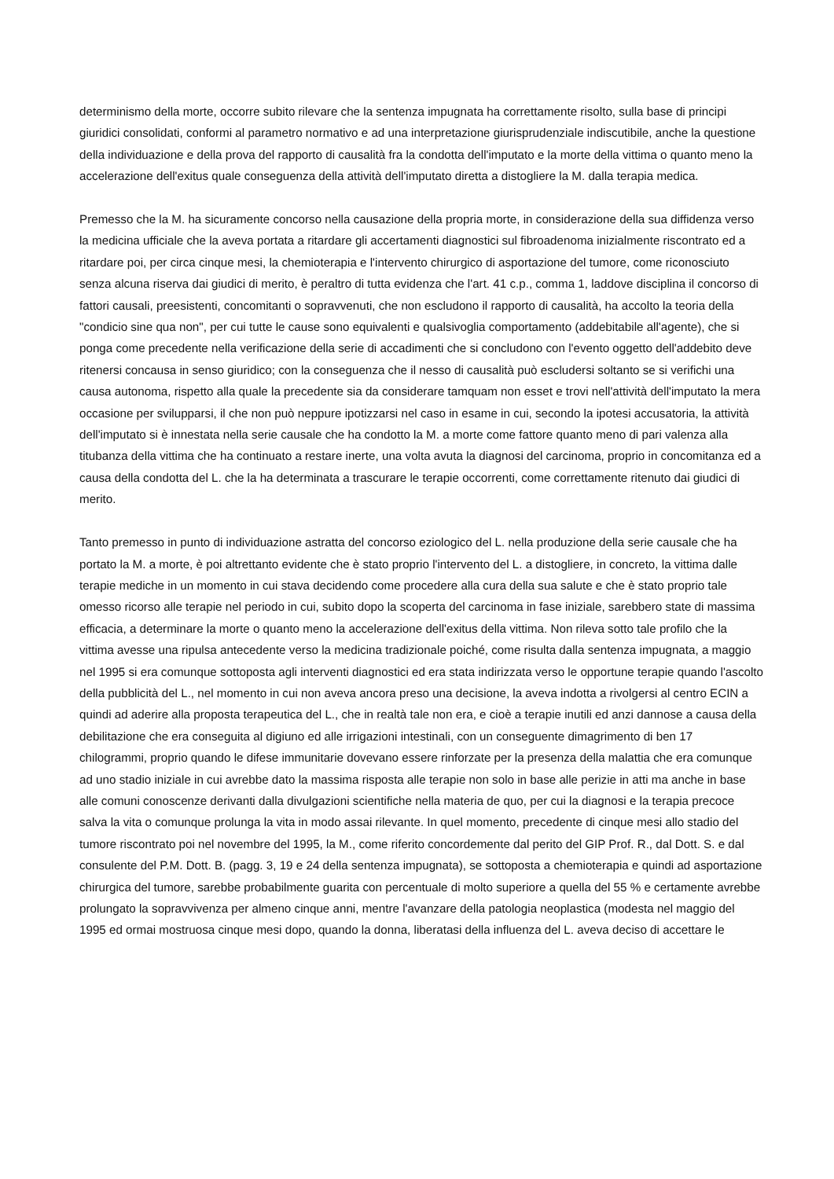determinismo della morte, occorre subito rilevare che la sentenza impugnata ha correttamente risolto, sulla base di principi giuridici consolidati, conformi al parametro normativo e ad una interpretazione giurisprudenziale indiscutibile, anche la questione della individuazione e della prova del rapporto di causalità fra la condotta dell'imputato e la morte della vittima o quanto meno la accelerazione dell'exitus quale conseguenza della attività dell'imputato diretta a distogliere la M. dalla terapia medica.
Premesso che la M. ha sicuramente concorso nella causazione della propria morte, in considerazione della sua diffidenza verso la medicina ufficiale che la aveva portata a ritardare gli accertamenti diagnostici sul fibroadenoma inizialmente riscontrato ed a ritardare poi, per circa cinque mesi, la chemioterapia e l'intervento chirurgico di asportazione del tumore, come riconosciuto senza alcuna riserva dai giudici di merito, è peraltro di tutta evidenza che l'art. 41 c.p., comma 1, laddove disciplina il concorso di fattori causali, preesistenti, concomitanti o sopravvenuti, che non escludono il rapporto di causalità, ha accolto la teoria della "condicio sine qua non", per cui tutte le cause sono equivalenti e qualsivoglia comportamento (addebitabile all'agente), che si ponga come precedente nella verificazione della serie di accadimenti che si concludono con l'evento oggetto dell'addebito deve ritenersi concausa in senso giuridico; con la conseguenza che il nesso di causalità può escludersi soltanto se si verifichi una causa autonoma, rispetto alla quale la precedente sia da considerare tamquam non esset e trovi nell'attività dell'imputato la mera occasione per svilupparsi, il che non può neppure ipotizzarsi nel caso in esame in cui, secondo la ipotesi accusatoria, la attività dell'imputato si è innestata nella serie causale che ha condotto la M. a morte come fattore quanto meno di pari valenza alla titubanza della vittima che ha continuato a restare inerte, una volta avuta la diagnosi del carcinoma, proprio in concomitanza ed a causa della condotta del L. che la ha determinata a trascurare le terapie occorrenti, come correttamente ritenuto dai giudici di merito.
Tanto premesso in punto di individuazione astratta del concorso eziologico del L. nella produzione della serie causale che ha portato la M. a morte, è poi altrettanto evidente che è stato proprio l'intervento del L. a distogliere, in concreto, la vittima dalle terapie mediche in un momento in cui stava decidendo come procedere alla cura della sua salute e che è stato proprio tale omesso ricorso alle terapie nel periodo in cui, subito dopo la scoperta del carcinoma in fase iniziale, sarebbero state di massima efficacia, a determinare la morte o quanto meno la accelerazione dell'exitus della vittima. Non rileva sotto tale profilo che la vittima avesse una ripulsa antecedente verso la medicina tradizionale poiché, come risulta dalla sentenza impugnata, a maggio nel 1995 si era comunque sottoposta agli interventi diagnostici ed era stata indirizzata verso le opportune terapie quando l'ascolto della pubblicità del L., nel momento in cui non aveva ancora preso una decisione, la aveva indotta a rivolgersi al centro ECIN a quindi ad aderire alla proposta terapeutica del L., che in realtà tale non era, e cioè a terapie inutili ed anzi dannose a causa della debilitazione che era conseguita al digiuno ed alle irrigazioni intestinali, con un conseguente dimagrimento di ben 17 chilogrammi, proprio quando le difese immunitarie dovevano essere rinforzate per la presenza della malattia che era comunque ad uno stadio iniziale in cui avrebbe dato la massima risposta alle terapie non solo in base alle perizie in atti ma anche in base alle comuni conoscenze derivanti dalla divulgazioni scientifiche nella materia de quo, per cui la diagnosi e la terapia precoce salva la vita o comunque prolunga la vita in modo assai rilevante. In quel momento, precedente di cinque mesi allo stadio del tumore riscontrato poi nel novembre del 1995, la M., come riferito concordemente dal perito del GIP Prof. R., dal Dott. S. e dal consulente del P.M. Dott. B. (pagg. 3, 19 e 24 della sentenza impugnata), se sottoposta a chemioterapia e quindi ad asportazione chirurgica del tumore, sarebbe probabilmente guarita con percentuale di molto superiore a quella del 55 % e certamente avrebbe prolungato la sopravvivenza per almeno cinque anni, mentre l'avanzare della patologia neoplastica (modesta nel maggio del 1995 ed ormai mostruosa cinque mesi dopo, quando la donna, liberatasi della influenza del L. aveva deciso di accettare le